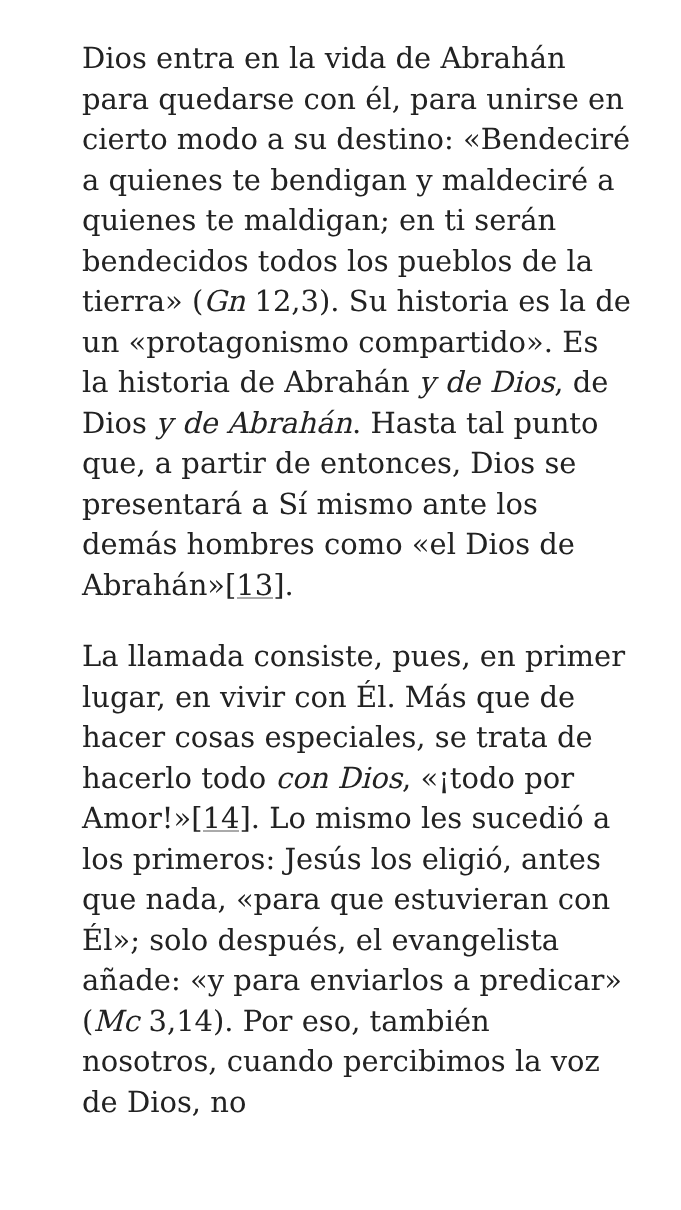Dios entra en la vida de Abrahán para quedarse con él, para unirse en cierto modo a su destino: «Bendeciré a quienes te bendigan y maldeciré a quienes te maldigan; en ti serán bendecidos todos los pueblos de la tierra» (Gn 12,3). Su historia es la de un «protagonismo compartido». Es la historia de Abrahán y de Dios, de Dios y de Abrahán. Hasta tal punto que, a partir de entonces, Dios se presentará a Sí mismo ante los demás hombres como «el Dios de Abrahán»[13].
La llamada consiste, pues, en primer lugar, en vivir con Él. Más que de hacer cosas especiales, se trata de hacerlo todo con Dios, «¡todo por Amor!»[14]. Lo mismo les sucedió a los primeros: Jesús los eligió, antes que nada, «para que estuvieran con Él»; solo después, el evangelista añade: «y para enviarlos a predicar» (Mc 3,14). Por eso, también nosotros, cuando percibimos la voz de Dios, no